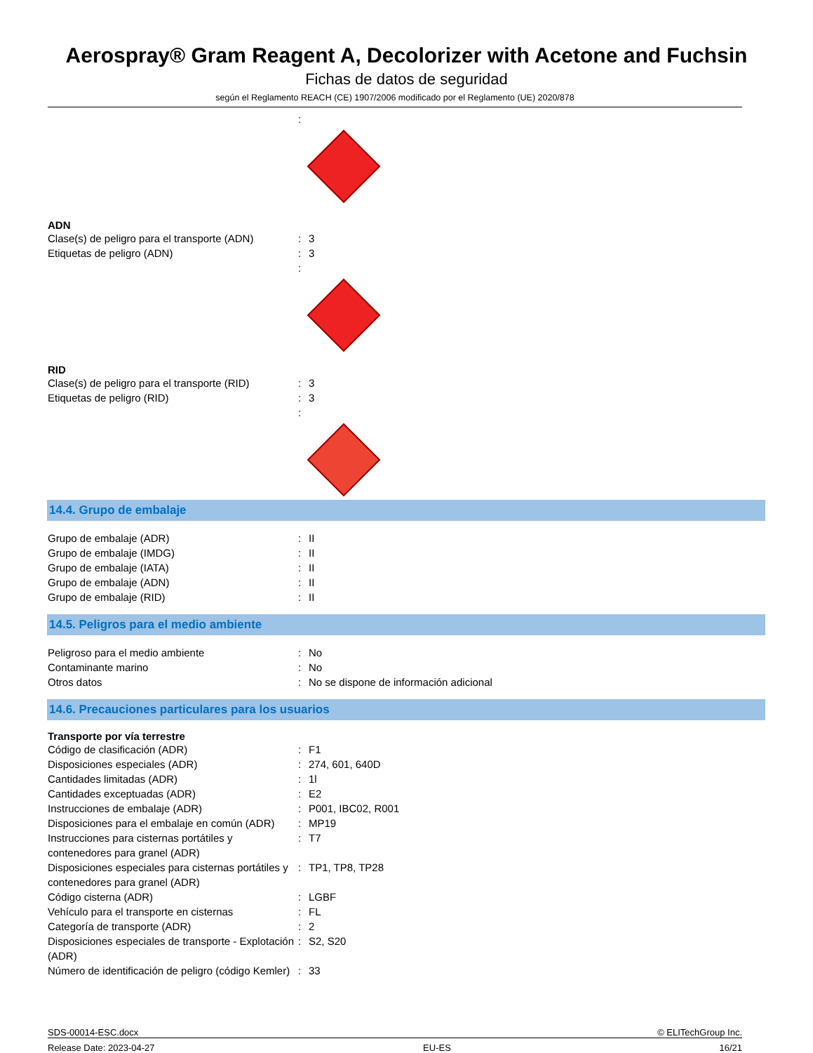Aerospray® Gram Reagent A, Decolorizer with Acetone and Fuchsin
Fichas de datos de seguridad
según el Reglamento REACH (CE) 1907/2006 modificado por el Reglamento (UE) 2020/878
| | : | |
ADN
| Clase(s) de peligro para el transporte (ADN) | : | 3 |
| Etiquetas de peligro (ADN) | : | 3 |
| | : | |
RID
| Clase(s) de peligro para el transporte (RID) | : | 3 |
| Etiquetas de peligro (RID) | : | 3 |
| | : | |
14.4. Grupo de embalaje
| Grupo de embalaje (ADR) | : | II |
| Grupo de embalaje (IMDG) | : | II |
| Grupo de embalaje (IATA) | : | II |
| Grupo de embalaje (ADN) | : | II |
| Grupo de embalaje (RID) | : | II |
14.5. Peligros para el medio ambiente
| Peligroso para el medio ambiente | : | No |
| Contaminante marino | : | No |
| Otros datos | : | No se dispone de información adicional |
14.6. Precauciones particulares para los usuarios
Transporte por vía terrestre
| Código de clasificación (ADR) | : | F1 |
| Disposiciones especiales (ADR) | : | 274, 601, 640D |
| Cantidades limitadas (ADR) | : | 1l |
| Cantidades exceptuadas (ADR) | : | E2 |
| Instrucciones de embalaje (ADR) | : | P001, IBC02, R001 |
| Disposiciones para el embalaje en común (ADR) | : | MP19 |
| Instrucciones para cisternas portátiles y contenedores para granel (ADR) | : | T7 |
| Disposiciones especiales para cisternas portátiles y contenedores para granel (ADR) | : | TP1, TP8, TP28 |
| Código cisterna (ADR) | : | LGBF |
| Vehículo para el transporte en cisternas | : | FL |
| Categoría de transporte (ADR) | : | 2 |
| Disposiciones especiales de transporte - Explotación (ADR) | : | S2, S20 |
| Número de identificación de peligro (código Kemler) | : | 33 |
SDS-00014-ESC.docx © ELITechGroup Inc.
Release Date: 2023-04-27 EU-ES 16/21